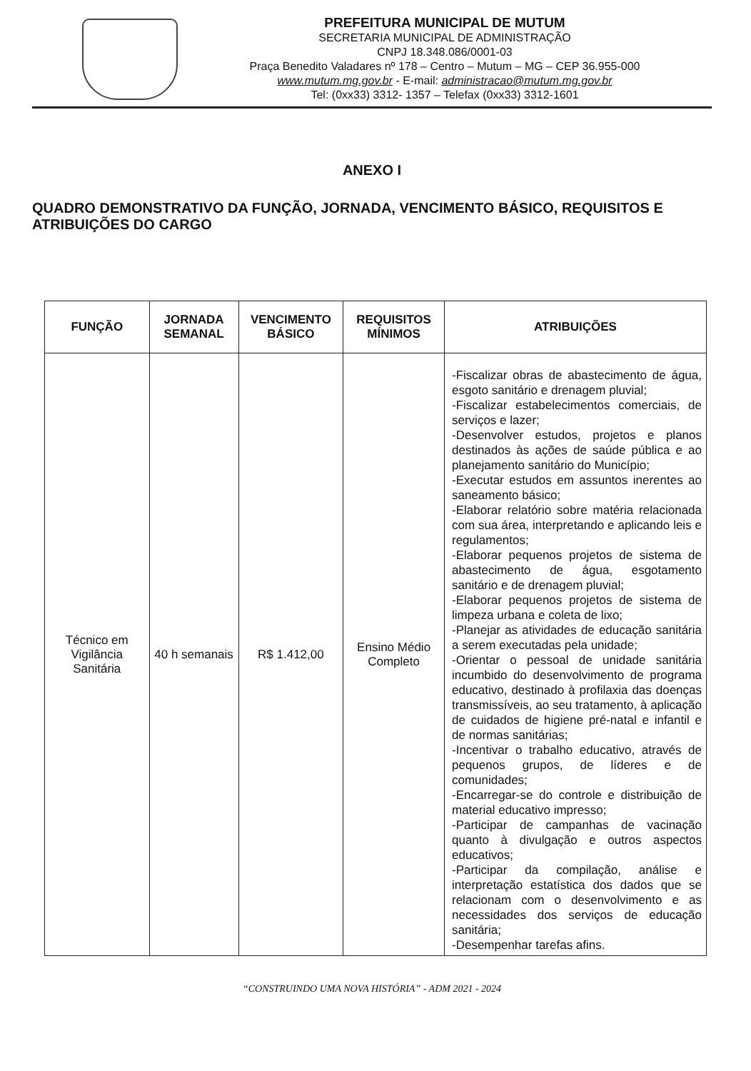PREFEITURA MUNICIPAL DE MUTUM
SECRETARIA MUNICIPAL DE ADMINISTRAÇÃO
CNPJ 18.348.086/0001-03
Praça Benedito Valadares nº 178 – Centro – Mutum – MG – CEP 36.955-000
www.mutum.mg.gov.br - E-mail: administracao@mutum.mg.gov.br
Tel: (0xx33) 3312- 1357 – Telefax (0xx33) 3312-1601
ANEXO I
QUADRO DEMONSTRATIVO DA FUNÇÃO, JORNADA, VENCIMENTO BÁSICO, REQUISITOS E ATRIBUIÇÕES DO CARGO
| FUNÇÃO | JORNADA SEMANAL | VENCIMENTO BÁSICO | REQUISITOS MÍNIMOS | ATRIBUIÇÕES |
| --- | --- | --- | --- | --- |
| Técnico em Vigilância Sanitária | 40 h semanais | R$ 1.412,00 | Ensino Médio Completo | -Fiscalizar obras de abastecimento de água, esgoto sanitário e drenagem pluvial; -Fiscalizar estabelecimentos comerciais, de serviços e lazer; -Desenvolver estudos, projetos e planos destinados às ações de saúde pública e ao planejamento sanitário do Município; -Executar estudos em assuntos inerentes ao saneamento básico; -Elaborar relatório sobre matéria relacionada com sua área, interpretando e aplicando leis e regulamentos; -Elaborar pequenos projetos de sistema de abastecimento de água, esgotamento sanitário e de drenagem pluvial; -Elaborar pequenos projetos de sistema de limpeza urbana e coleta de lixo; -Planejar as atividades de educação sanitária a serem executadas pela unidade; -Orientar o pessoal de unidade sanitária incumbido do desenvolvimento de programa educativo, destinado à profilaxia das doenças transmissíveis, ao seu tratamento, à aplicação de cuidados de higiene pré-natal e infantil e de normas sanitárias; -Incentivar o trabalho educativo, através de pequenos grupos, de líderes e de comunidades; -Encarregar-se do controle e distribuição de material educativo impresso; -Participar de campanhas de vacinação quanto à divulgação e outros aspectos educativos; -Participar da compilação, análise e interpretação estatística dos dados que se relacionam com o desenvolvimento e as necessidades dos serviços de educação sanitária; -Desempenhar tarefas afins. |
“CONSTRUINDO UMA NOVA HISTÓRIA” - ADM 2021 - 2024